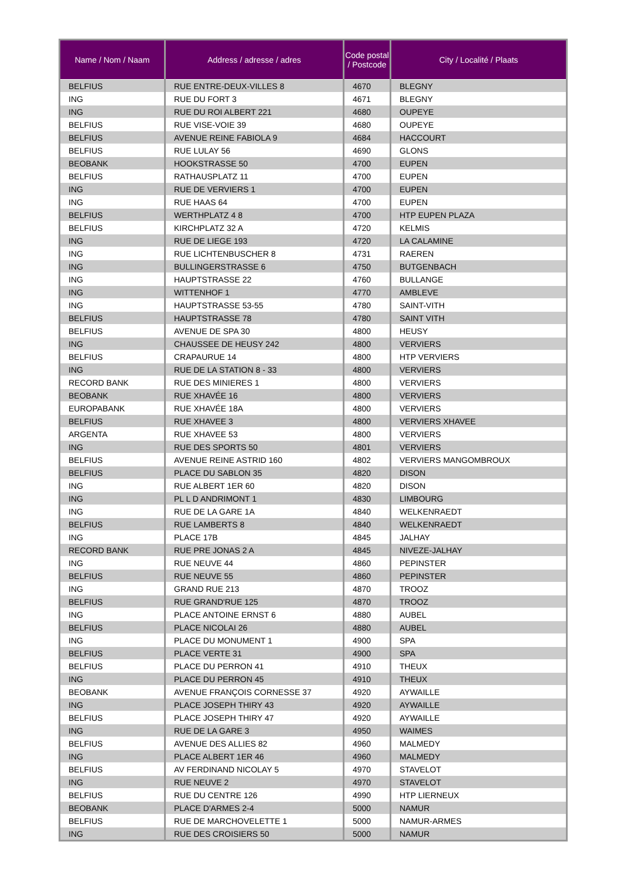| Name / Nom / Naam | Address / adresse / adres | Code postal / Postcode | City / Localité / Plaats |
| --- | --- | --- | --- |
| BELFIUS | RUE ENTRE-DEUX-VILLES 8 | 4670 | BLEGNY |
| ING | RUE DU FORT 3 | 4671 | BLEGNY |
| ING | RUE DU ROI ALBERT 221 | 4680 | OUPEYE |
| BELFIUS | RUE VISE-VOIE 39 | 4680 | OUPEYE |
| BELFIUS | AVENUE REINE FABIOLA 9 | 4684 | HACCOURT |
| BELFIUS | RUE LULAY 56 | 4690 | GLONS |
| BEOBANK | HOOKSTRASSE 50 | 4700 | EUPEN |
| BELFIUS | RATHAUSPLATZ 11 | 4700 | EUPEN |
| ING | RUE DE VERVIERS 1 | 4700 | EUPEN |
| ING | RUE HAAS 64 | 4700 | EUPEN |
| BELFIUS | WERTHPLATZ 4 8 | 4700 | HTP EUPEN PLAZA |
| BELFIUS | KIRCHPLATZ 32 A | 4720 | KELMIS |
| ING | RUE DE LIEGE 193 | 4720 | LA CALAMINE |
| ING | RUE LICHTENBUSCHER 8 | 4731 | RAEREN |
| ING | BULLINGERSTRASSE 6 | 4750 | BUTGENBACH |
| ING | HAUPTSTRASSE 22 | 4760 | BULLANGE |
| ING | WITTENHOF 1 | 4770 | AMBLEVE |
| ING | HAUPTSTRASSE 53-55 | 4780 | SAINT-VITH |
| BELFIUS | HAUPTSTRASSE 78 | 4780 | SAINT VITH |
| BELFIUS | AVENUE DE SPA 30 | 4800 | HEUSY |
| ING | CHAUSSEE DE HEUSY 242 | 4800 | VERVIERS |
| BELFIUS | CRAPAURUE 14 | 4800 | HTP VERVIERS |
| ING | RUE DE LA STATION 8 - 33 | 4800 | VERVIERS |
| RECORD BANK | RUE DES MINIERES 1 | 4800 | VERVIERS |
| BEOBANK | RUE XHAVÉE 16 | 4800 | VERVIERS |
| EUROPABANK | RUE XHAVÉE 18A | 4800 | VERVIERS |
| BELFIUS | RUE XHAVEE 3 | 4800 | VERVIERS XHAVEE |
| ARGENTA | RUE XHAVEE 53 | 4800 | VERVIERS |
| ING | RUE DES SPORTS 50 | 4801 | VERVIERS |
| BELFIUS | AVENUE REINE ASTRID 160 | 4802 | VERVIERS MANGOMBROUX |
| BELFIUS | PLACE DU SABLON 35 | 4820 | DISON |
| ING | RUE ALBERT 1ER 60 | 4820 | DISON |
| ING | PL L D ANDRIMONT 1 | 4830 | LIMBOURG |
| ING | RUE DE LA GARE 1A | 4840 | WELKENRAEDT |
| BELFIUS | RUE LAMBERTS 8 | 4840 | WELKENRAEDT |
| ING | PLACE 17B | 4845 | JALHAY |
| RECORD BANK | RUE PRE JONAS 2 A | 4845 | NIVEZE-JALHAY |
| ING | RUE NEUVE 44 | 4860 | PEPINSTER |
| BELFIUS | RUE NEUVE 55 | 4860 | PEPINSTER |
| ING | GRAND RUE 213 | 4870 | TROOZ |
| BELFIUS | RUE GRAND'RUE 125 | 4870 | TROOZ |
| ING | PLACE ANTOINE ERNST 6 | 4880 | AUBEL |
| BELFIUS | PLACE NICOLAI 26 | 4880 | AUBEL |
| ING | PLACE DU MONUMENT 1 | 4900 | SPA |
| BELFIUS | PLACE VERTE 31 | 4900 | SPA |
| BELFIUS | PLACE DU PERRON 41 | 4910 | THEUX |
| ING | PLACE DU PERRON 45 | 4910 | THEUX |
| BEOBANK | AVENUE FRANÇOIS CORNESSE 37 | 4920 | AYWAILLE |
| ING | PLACE JOSEPH THIRY 43 | 4920 | AYWAILLE |
| BELFIUS | PLACE JOSEPH THIRY 47 | 4920 | AYWAILLE |
| ING | RUE DE LA GARE 3 | 4950 | WAIMES |
| BELFIUS | AVENUE DES ALLIES 82 | 4960 | MALMEDY |
| ING | PLACE ALBERT 1ER 46 | 4960 | MALMEDY |
| BELFIUS | AV FERDINAND NICOLAY 5 | 4970 | STAVELOT |
| ING | RUE NEUVE 2 | 4970 | STAVELOT |
| BELFIUS | RUE DU CENTRE 126 | 4990 | HTP LIERNEUX |
| BEOBANK | PLACE D'ARMES 2-4 | 5000 | NAMUR |
| BELFIUS | RUE DE MARCHOVELETTE 1 | 5000 | NAMUR-ARMES |
| ING | RUE DES CROISIERS 50 | 5000 | NAMUR |